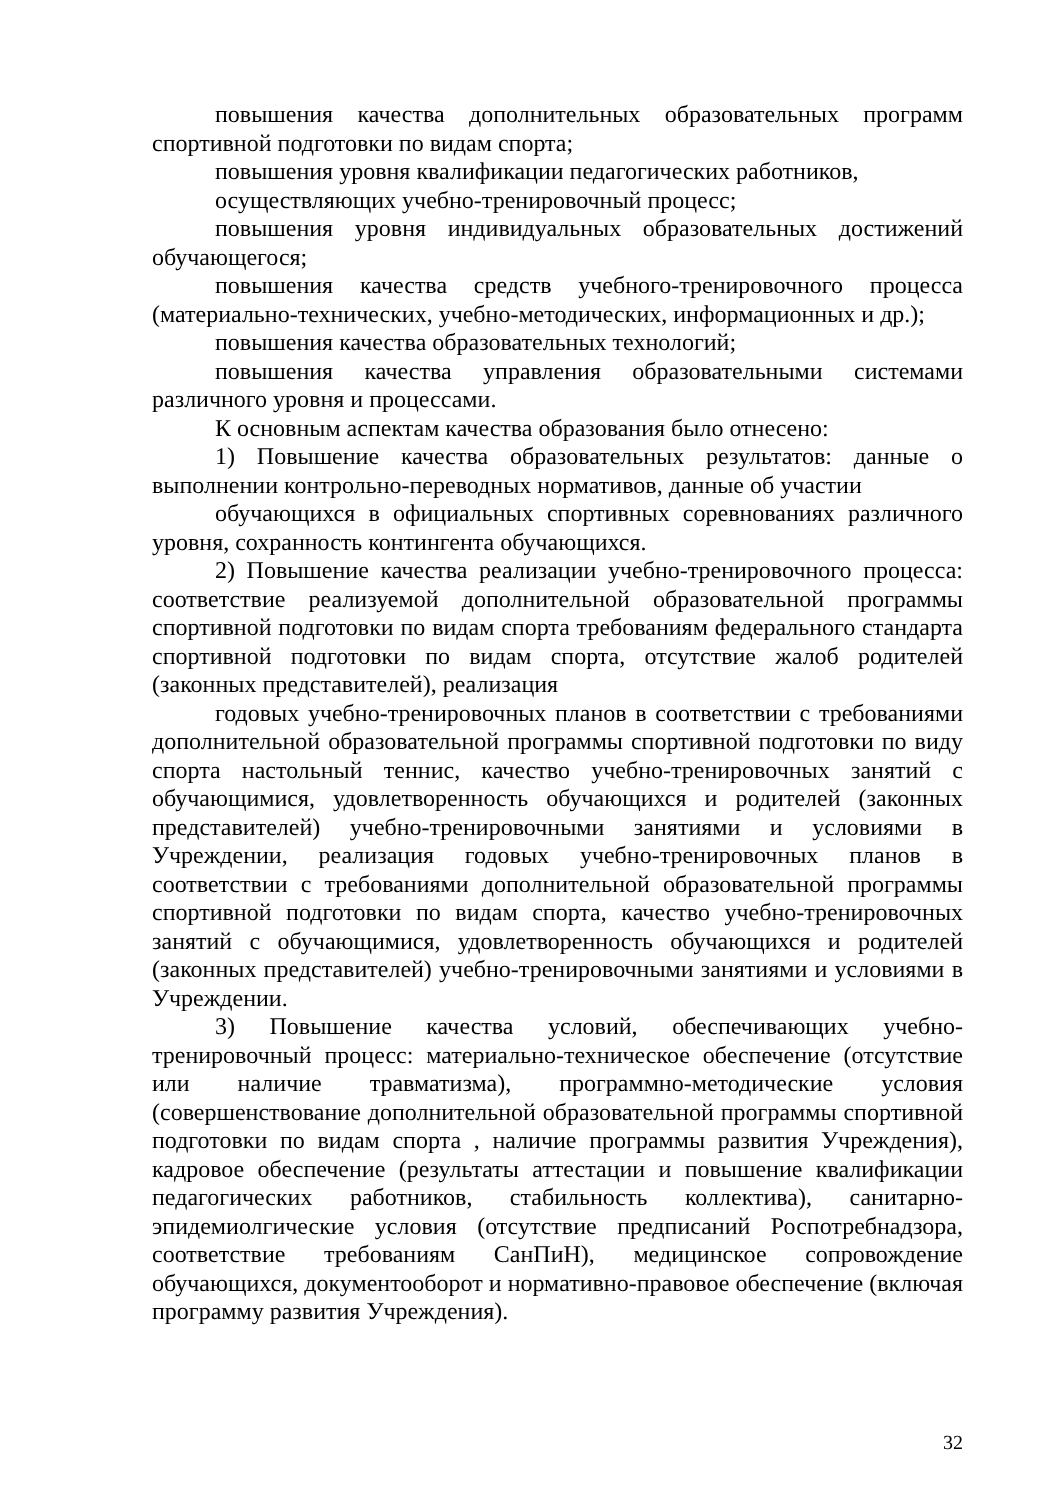повышения качества дополнительных образовательных программ спортивной подготовки по видам спорта;
повышения уровня квалификации педагогических работников,
осуществляющих учебно-тренировочный процесс;
повышения уровня индивидуальных образовательных достижений обучающегося;
повышения качества средств учебного-тренировочного процесса (материально-технических, учебно-методических, информационных и др.);
повышения качества образовательных технологий;
повышения качества управления образовательными системами различного уровня и процессами.
К основным аспектам качества образования было отнесено:
1) Повышение качества образовательных результатов: данные о выполнении контрольно-переводных нормативов, данные об участии
обучающихся в официальных спортивных соревнованиях различного уровня, сохранность контингента обучающихся.
2) Повышение качества реализации учебно-тренировочного процесса: соответствие реализуемой дополнительной образовательной программы спортивной подготовки по видам спорта требованиям федерального стандарта спортивной подготовки по видам спорта, отсутствие жалоб родителей (законных представителей), реализация
годовых учебно-тренировочных планов в соответствии с требованиями дополнительной образовательной программы спортивной подготовки по виду спорта настольный теннис, качество учебно-тренировочных занятий с обучающимися, удовлетворенность обучающихся и родителей (законных представителей) учебно-тренировочными занятиями и условиями в Учреждении, реализация годовых учебно-тренировочных планов в соответствии с требованиями дополнительной образовательной программы спортивной подготовки по видам спорта, качество учебно-тренировочных занятий с обучающимися, удовлетворенность обучающихся и родителей (законных представителей) учебно-тренировочными занятиями и условиями в Учреждении.
3) Повышение качества условий, обеспечивающих учебно-тренировочный процесс: материально-техническое обеспечение (отсутствие или наличие травматизма), программно-методические условия (совершенствование дополнительной образовательной программы спортивной подготовки по видам спорта , наличие программы развития Учреждения), кадровое обеспечение (результаты аттестации и повышение квалификации педагогических работников, стабильность коллектива), санитарно-эпидемиолгические условия (отсутствие предписаний Роспотребнадзора, соответствие требованиям СанПиН), медицинское сопровождение обучающихся, документооборот и нормативно-правовое обеспечение (включая программу развития Учреждения).
32